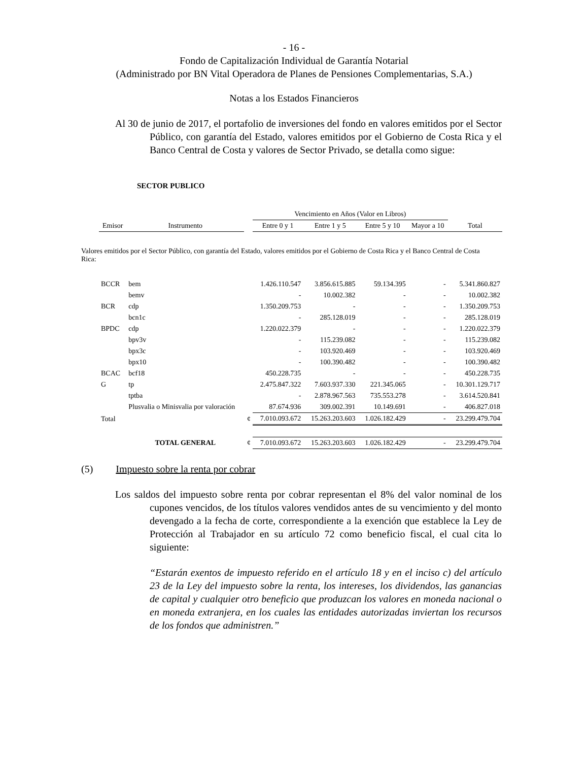- 16 -
Fondo de Capitalización Individual de Garantía Notarial
(Administrado por BN Vital Operadora de Planes de Pensiones Complementarias, S.A.)
Notas a los Estados Financieros
Al 30 de junio de 2017, el portafolio de inversiones del fondo en valores emitidos por el Sector Público, con garantía del Estado, valores emitidos por el Gobierno de Costa Rica y el Banco Central de Costa y valores de Sector Privado, se detalla como sigue:
SECTOR PUBLICO
| | | | Vencimiento en Años (Valor en Libros) | | | | |
| Emisor | Instrumento | | Entre 0 y 1 | Entre 1 y 5 | Entre 5 y 10 | Mayor a 10 | Total |
| Valores emitidos por el Sector Público, con garantía del Estado, valores emitidos por el Gobierno de Costa Rica y el Banco Central de Costa Rica: | | | | | | | |
| BCCR | bem | | 1.426.110.547 | 3.856.615.885 | 59.134.395 | - | 5.341.860.827 |
| | bemv | | - | 10.002.382 | - | - | 10.002.382 |
| BCR | cdp | | 1.350.209.753 | - | - | - | 1.350.209.753 |
| | bcn1c | | - | 285.128.019 | - | - | 285.128.019 |
| BPDC | cdp | | 1.220.022.379 | - | - | - | 1.220.022.379 |
| | bpv3v | | - | 115.239.082 | - | - | 115.239.082 |
| | bpx3c | | - | 103.920.469 | - | - | 103.920.469 |
| | bpx10 | | - | 100.390.482 | - | - | 100.390.482 |
| BCAC | bcf18 | | 450.228.735 | - | - | - | 450.228.735 |
| G | tp | | 2.475.847.322 | 7.603.937.330 | 221.345.065 | - | 10.301.129.717 |
| | tptba | | - | 2.878.967.563 | 735.553.278 | - | 3.614.520.841 |
| | Plusvalia o Minisvalia por valoración | | 87.674.936 | 309.002.391 | 10.149.691 | - | 406.827.018 |
| Total | | ¢ | 7.010.093.672 | 15.263.203.603 | 1.026.182.429 | - | 23.299.479.704 |
| | TOTAL GENERAL | ¢ | 7.010.093.672 | 15.263.203.603 | 1.026.182.429 | - | 23.299.479.704 |
(5) Impuesto sobre la renta por cobrar
Los saldos del impuesto sobre renta por cobrar representan el 8% del valor nominal de los cupones vencidos, de los títulos valores vendidos antes de su vencimiento y del monto devengado a la fecha de corte, correspondiente a la exención que establece la Ley de Protección al Trabajador en su artículo 72 como beneficio fiscal, el cual cita lo siguiente:
“Estarán exentos de impuesto referido en el artículo 18 y en el inciso c) del artículo 23 de la Ley del impuesto sobre la renta, los intereses, los dividendos, las ganancias de capital y cualquier otro beneficio que produzcan los valores en moneda nacional o en moneda extranjera, en los cuales las entidades autorizadas inviertan los recursos de los fondos que administren.”